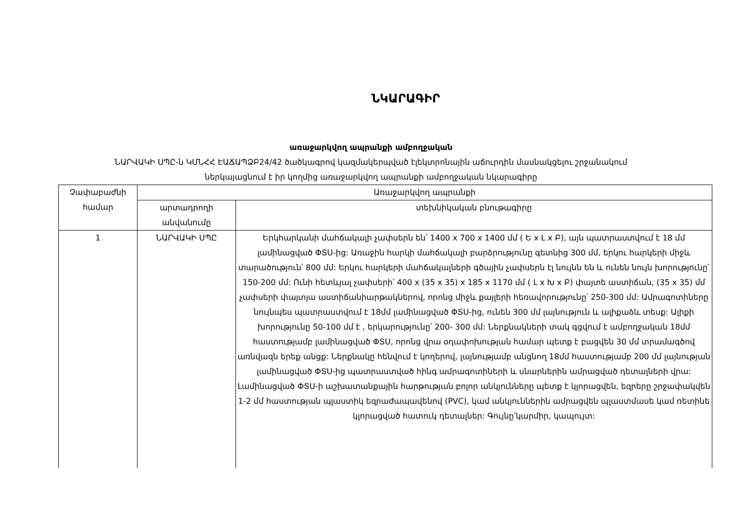ՆԿԱՐԱԳԻՐ
առաջարկվող ապրանքի ամբողջական
ՆԱՐՎԱԿԻ ՍՊԸ-ն ԿՄՆՀՀ ԷԱՃԱՊՁԲ24/42 ծածկագրով կազմակերպված էլեկտրոնային աճուրդին մասնակցելու շրջանակում
ներկայացնում է իր կողմից առաջարկվող ապրանքի ամբողջական նկարագիրը
| Չափաբաժնի համար | Առաջարկվող ապրանքի | |
| --- | --- | --- |
| | արտադրողի անվանումը | տեխնիկական բնութագիրը |
| 1 | ՆԱՐՎԱԿԻ ՍՊԸ | Երկհարկանի մահճակալի չափսերն են՝ 1400 x 700 x 1400 մմ ( Ե x Լ x Բ), այն պատրաստվում է 18 մմ լամինացված ՓՏՍ-ից: Առաջին հարկի մահճակալի բարձրությունը գետնից 300 մմ, երկու հարկերի միջև տարածություն՝ 800 մմ: Երկու հարկերի մահճակալների գծային չափսերն էլ նույնն են և ունեն նույն խորությունը՝ 150-200 մմ: Ունի հետևյալ չափսերի՝ 400 x (35 x 35) x 185 x 1170 մմ ( Լ x Խ x Բ) փայտե աստիճան, (35 x 35) մմ չափսերի փայտյա աստիճանիարթակներով, որոնց միջև քայլերի հեռավորությունը՝ 250-300 մմ: Ամրագոտիները նույնպես պատրաստվում է 18մմ լամինացված ՓՏՍ-ից, ունեն 300 մմ լայնություն և ալիքաձև տեսք: Ալիքի խորությունը 50-100 մմ է , երկարությունը՝ 200- 300 մմ: Ներքնակների տակ գցվում է ամբողջական 18մմ հաստությամբ լամինացված ՓՏՍ, որոնց վրա օդափոխության համար պետք է բացվեն 30 մմ տրամագծով առնվազն երեք անցք: Ներքնակը հենվում է կողերով, լայնությամբ անցնող 18մմ հաստությամբ 200 մմ լայնության լամինացված ՓՏՍ-ից պատրաստված հինգ ամրագոտիների և սնարներին ամրացված դետալների վրա: Լամինացված ՓՏՍ-ի աշխատանքային հարթության բոլոր անկյունները պետք է կլորացվեն, եզրերը շրջափակվեն 1-2 մմ հաստության պլաստիկ եզրաժապավենով (PVC), կամ անկյուններին ամրացվեն պլաստմասե կամ ռետինե կլորացված հատուկ դետալներ: Գույնը՝կարմիր, կապույտ: |